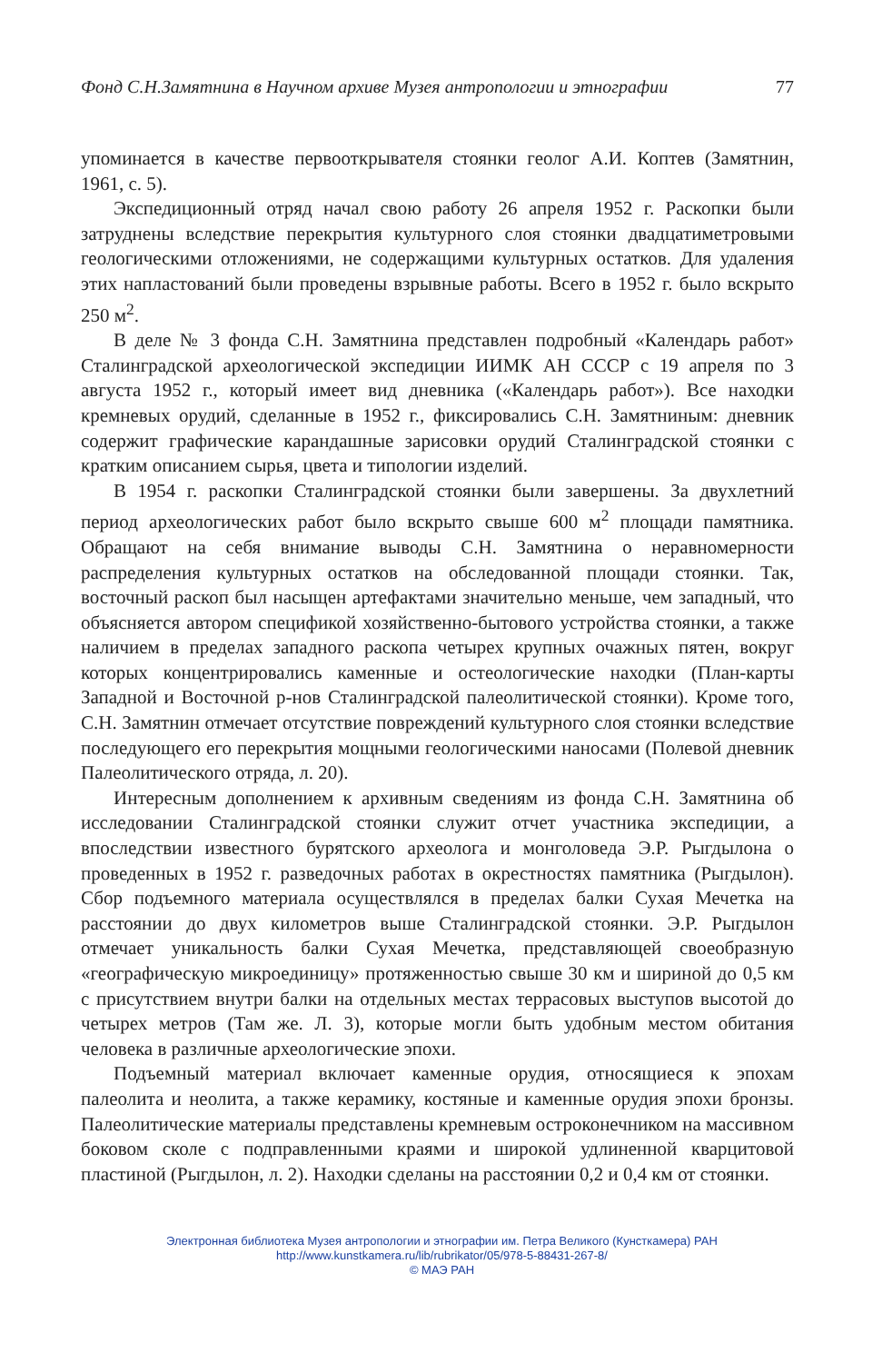Фонд С.Н.Замятнина в Научном архиве Музея антропологии и этнографии 77
упоминается в качестве первооткрывателя стоянки геолог А.И. Коптев (Замятнин, 1961, с. 5).
Экспедиционный отряд начал свою работу 26 апреля 1952 г. Раскопки были затруднены вследствие перекрытия культурного слоя стоянки двадцатиметровыми геологическими отложениями, не содержащими культурных остатков. Для удаления этих напластований были проведены взрывные работы. Всего в 1952 г. было вскрыто 250 м<sup>2</sup>.
В деле № 3 фонда С.Н. Замятнина представлен подробный «Календарь работ» Сталинградской археологической экспедиции ИИМК АН СССР с 19 апреля по 3 августа 1952 г., который имеет вид дневника («Календарь работ»). Все находки кремневых орудий, сделанные в 1952 г., фиксировались С.Н. Замятниным: дневник содержит графические карандашные зарисовки орудий Сталинградской стоянки с кратким описанием сырья, цвета и типологии изделий.
В 1954 г. раскопки Сталинградской стоянки были завершены. За двухлетний период археологических работ было вскрыто свыше 600 м<sup>2</sup> площади памятника. Обращают на себя внимание выводы С.Н. Замятнина о неравномерности распределения культурных остатков на обследованной площади стоянки. Так, восточный раскоп был насыщен артефактами значительно меньше, чем западный, что объясняется автором спецификой хозяйственно-бытового устройства стоянки, а также наличием в пределах западного раскопа четырех крупных очажных пятен, вокруг которых концентрировались каменные и остеологические находки (План-карты Западной и Восточной р-нов Сталинградской палеолитической стоянки). Кроме того, С.Н. Замятнин отмечает отсутствие повреждений культурного слоя стоянки вследствие последующего его перекрытия мощными геологическими наносами (Полевой дневник Палеолитического отряда, л. 20).
Интересным дополнением к архивным сведениям из фонда С.Н. Замятнина об исследовании Сталинградской стоянки служит отчет участника экспедиции, а впоследствии известного бурятского археолога и монголоведа Э.Р. Рыгдылона о проведенных в 1952 г. разведочных работах в окрестностях памятника (Рыгдылон). Сбор подъемного материала осуществлялся в пределах балки Сухая Мечетка на расстоянии до двух километров выше Сталинградской стоянки. Э.Р. Рыгдылон отмечает уникальность балки Сухая Мечетка, представляющей своеобразную «географическую микроединицу» протяженностью свыше 30 км и шириной до 0,5 км с присутствием внутри балки на отдельных местах террасовых выступов высотой до четырех метров (Там же. Л. 3), которые могли быть удобным местом обитания человека в различные археологические эпохи.
Подъемный материал включает каменные орудия, относящиеся к эпохам палеолита и неолита, а также керамику, костяные и каменные орудия эпохи бронзы. Палеолитические материалы представлены кремневым остроконечником на массивном боковом сколе с подправленными краями и широкой удлиненной кварцитовой пластиной (Рыгдылон, л. 2). Находки сделаны на расстоянии 0,2 и 0,4 км от стоянки.
Электронная библиотека Музея антропологии и этнографии им. Петра Великого (Кунсткамера) РАН
http://www.kunstkamera.ru/lib/rubrikator/05/978-5-88431-267-8/
© МАЭ РАН